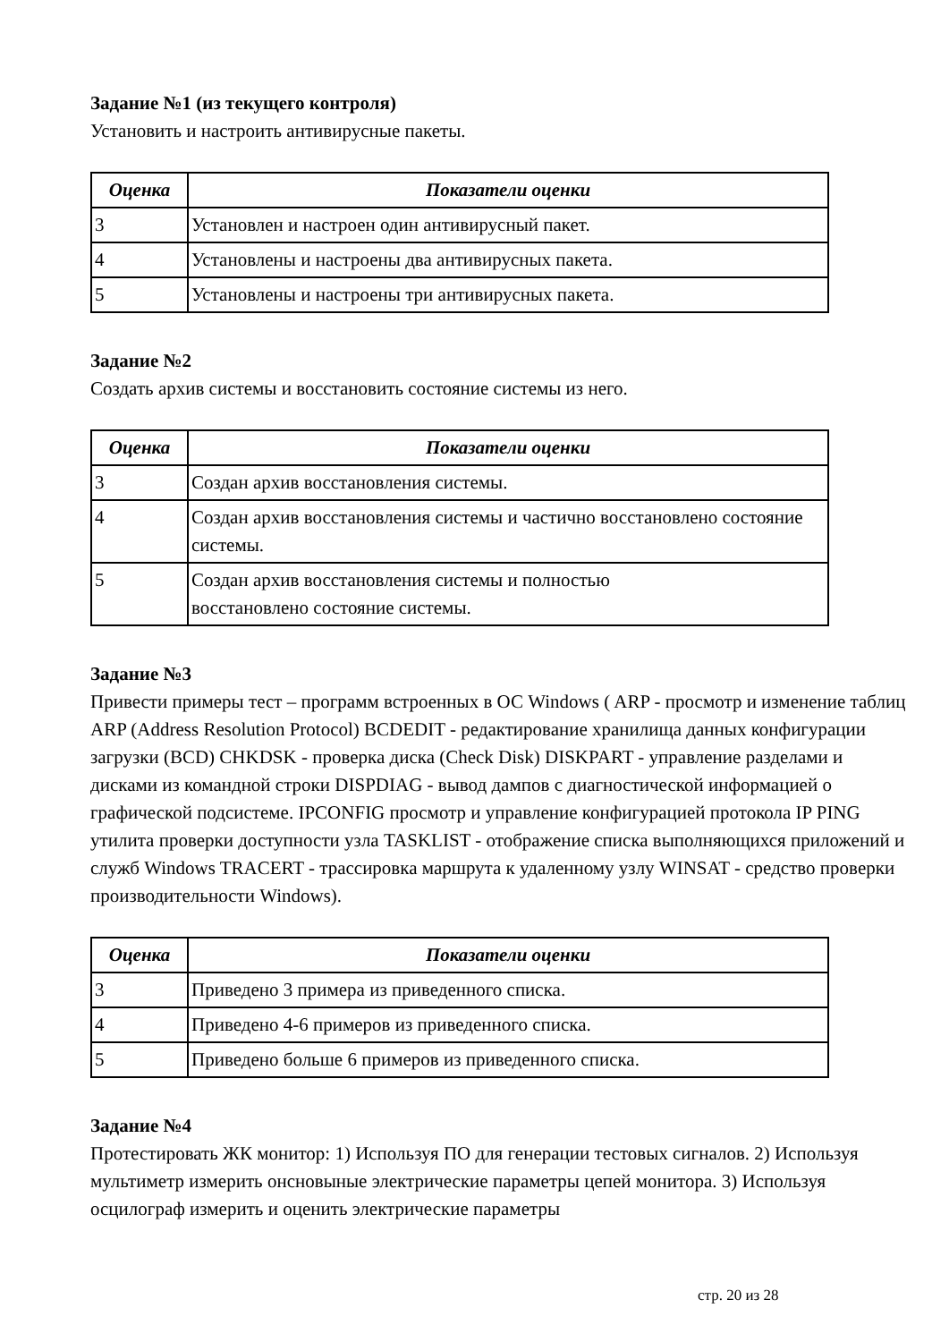Задание №1 (из текущего контроля)
Установить и настроить антивирусные пакеты.
| Оценка | Показатели оценки |
| --- | --- |
| 3 | Установлен и настроен один антивирусный пакет. |
| 4 | Установлены и настроены два антивирусных пакета. |
| 5 | Установлены и настроены три антивирусных пакета. |
Задание №2
Создать архив системы и восстановить состояние системы из него.
| Оценка | Показатели оценки |
| --- | --- |
| 3 | Создан архив восстановления системы. |
| 4 | Создан архив восстановления системы и частично восстановлено состояние системы. |
| 5 | Создан архив восстановления системы и полностью восстановлено состояние системы. |
Задание №3
Привести примеры тест – программ встроенных в ОС Windows ( ARP - просмотр и изменение таблиц ARP (Address Resolution Protocol) BCDEDIT - редактирование хранилища данных конфигурации загрузки (BCD) CHKDSK - проверка диска (Check Disk) DISKPART - управление разделами и дисками из командной строки DISPDIAG - вывод дампов с диагностической информацией о графической подсистеме. IPCONFIG просмотр и управление конфигурацией протокола IP PING утилита проверки доступности узла TASKLIST - отображение списка выполняющихся приложений и служб Windows TRACERT - трассировка маршрута к удаленному узлу WINSAT - средство проверки производительности Windows).
| Оценка | Показатели оценки |
| --- | --- |
| 3 | Приведено 3 примера из приведенного списка. |
| 4 | Приведено 4-6 примеров из приведенного списка. |
| 5 | Приведено больше 6 примеров из приведенного списка. |
Задание №4
Протестировать ЖК монитор: 1) Используя ПО для генерации тестовых сигналов. 2) Используя мультиметр измерить онсновыные электрические параметры цепей монитора. 3) Используя осцилограф измерить и оценить электрические параметры
стр. 20 из 28